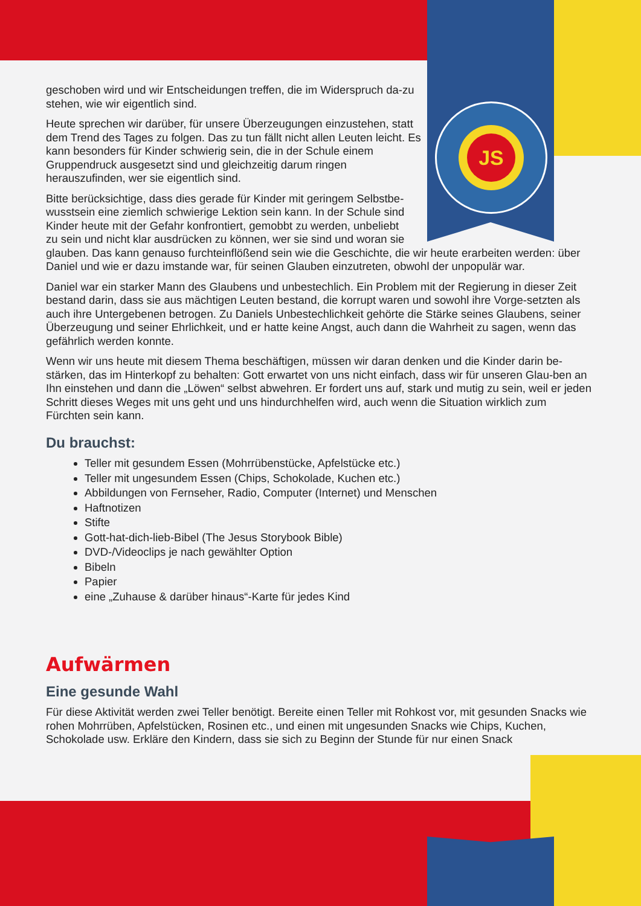JS
geschoben wird und wir Entscheidungen treffen, die im Widerspruch da-zu stehen, wie wir eigentlich sind.
Heute sprechen wir darüber, für unsere Überzeugungen einzustehen, statt dem Trend des Tages zu folgen. Das zu tun fällt nicht allen Leuten leicht. Es kann besonders für Kinder schwierig sein, die in der Schule einem Gruppendruck ausgesetzt sind und gleichzeitig darum ringen herauszufinden, wer sie eigentlich sind.
Bitte berücksichtige, dass dies gerade für Kinder mit geringem Selbstbe-
wusstsein eine ziemlich schwierige Lektion sein kann. In der Schule sind
Kinder heute mit der Gefahr konfrontiert, gemobbt zu werden, unbeliebt
zu sein und nicht klar ausdrücken zu können, wer sie sind und woran sie
glauben. Das kann genauso furchteinflößend sein wie die Geschichte, die wir heute erarbeiten werden: über Daniel und wie er dazu imstande war, für seinen Glauben einzutreten, obwohl der unpopulär war.
Daniel war ein starker Mann des Glaubens und unbestechlich. Ein Problem mit der Regierung in dieser Zeit bestand darin, dass sie aus mächtigen Leuten bestand, die korrupt waren und sowohl ihre Vorge-setzten als auch ihre Untergebenen betrogen. Zu Daniels Unbestechlichkeit gehörte die Stärke seines Glaubens, seiner Überzeugung und seiner Ehrlichkeit, und er hatte keine Angst, auch dann die Wahrheit zu sagen, wenn das gefährlich werden konnte.
Wenn wir uns heute mit diesem Thema beschäftigen, müssen wir daran denken und die Kinder darin be-stärken, das im Hinterkopf zu behalten: Gott erwartet von uns nicht einfach, dass wir für unseren Glau-ben an Ihn einstehen und dann die „Löwen“ selbst abwehren. Er fordert uns auf, stark und mutig zu sein, weil er jeden Schritt dieses Weges mit uns geht und uns hindurchhelfen wird, auch wenn die Situation wirklich zum Fürchten sein kann.
Du brauchst:
Teller mit gesundem Essen (Mohrrübenstücke, Apfelstücke etc.)
Teller mit ungesundem Essen (Chips, Schokolade, Kuchen etc.)
Abbildungen von Fernseher, Radio, Computer (Internet) und Menschen
Haftnotizen
Stifte
Gott-hat-dich-lieb-Bibel (The Jesus Storybook Bible)
DVD-/Videoclips je nach gewählter Option
Bibeln
Papier
eine „Zuhause & darüber hinaus“-Karte für jedes Kind
Aufwärmen
Eine gesunde Wahl
Für diese Aktivität werden zwei Teller benötigt. Bereite einen Teller mit Rohkost vor, mit gesunden Snacks wie rohen Mohrrüben, Apfelstücken, Rosinen etc., und einen mit ungesunden Snacks wie Chips, Kuchen, Schokolade usw. Erkläre den Kindern, dass sie sich zu Beginn der Stunde für nur einen Snack